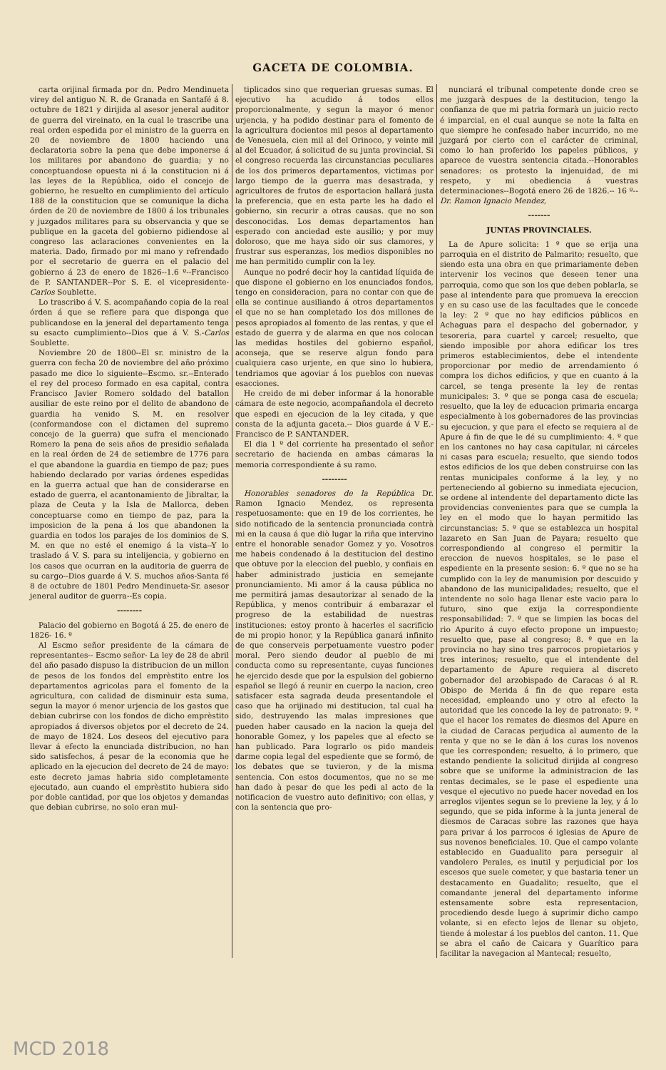GACETA DE COLOMBIA.
carta orijinal firmada por dn. Pedro Mendinueta virey del antiguo N. R. de Granada en Santafé á 8. octubre de 1821 y dirijida al asesor jeneral auditor de guerra del vireinato, en la cual le trascribe una real orden espedida por el ministro de la guerra en 20 de noviembre de 1800 haciendo una declaratoria sobre la pena que debe imponerse á los militares por abandono de guardia; y no conceptuandose opuesta ni á la constitucion ni á las leyes de la República, oido el concejo de gobierno, he resuelto en cumplimiento del artículo 188 de la constitucion que se comunique la dicha órden de 20 de noviembre de 1800 á los tribunales y juzgados militares para su observancia y que se publique en la gaceta del gobierno pidiendose al congreso las aclaraciones convenientes en la materia. Dado, firmado por mi mano y refrendado por el secretario de guerra en el palacio del gobierno á 23 de enero de 1826--1.6 º--Francisco de P. SANTANDER--Por S. E. el vicepresidente-Carlos Soublette.
Lo trascribo á V. S. acompañando copia de la real órden á que se refiere para que disponga que publicandose en la jeneral del departamento tenga su esacto cumplimiento--Dios que á V. S.-Carlos Soublette.
Noviembre 20 de 1800--El sr. ministro de la guerra con fecha 20 de noviembre del año próximo pasado me dice lo siguiente--Escmo. sr.--Enterado el rey del proceso formado en esa capital, contra Francisco Javier Romero soldado del batallon ausiliar de este reino por el delito de abandono de guardia ha venido S. M. en resolver (conformandose con el dictamen del supremo concejo de la guerra) que sufra el mencionado Romero la pena de seis años de presidio señalada en la real órden de 24 de setiembre de 1776 para el que abandone la guardia en tiempo de paz; pues habiendo declarado por varias órdenes espedidas en la guerra actual que han de considerarse en estado de guerra, el acantonamiento de Jibraltar, la plaza de Ceuta y la Isla de Mallorca, deben conceptuarse como en tiempo de paz, para la imposicion de la pena á los que abandonen la guardia en todos los parajes de los dominios de S. M. en que no esté el enemigo á la vista--Y lo traslado á V. S. para su intelijencia, y gobierno en los casos que ocurran en la auditoria de guerra de su cargo--Dios guarde á V. S. muchos años-Santa fé 8 de octubre de 1801 Pedro Mendinueta-Sr. asesor jeneral auditor de guerra--Es copia.
--------
Palacio del gobierno en Bogotá á 25. de enero de 1826- 16. º
Al Escmo señor presidente de la cámara de representantes-- Escmo señor- La ley de 28 de abril del año pasado dispuso la distribucion de un millon de pesos de los fondos del emprèstito entre los departamentos agricolas para el fomento de la agricultura, con calidad de disminuir esta suma, segun la mayor ó menor urjencia de los gastos que debian cubrirse con los fondos de dicho emprèstito apropiados á diversos objetos por el decreto de 24. de mayo de 1824. Los deseos del ejecutivo para llevar á efecto la enunciada distribucion, no han sido satisfechos, á pesar de la economia que he aplicado en la ejecucion del decreto de 24 de mayo: este decreto jamas habria sido completamente ejecutado, aun cuando el emprèstito hubiera sido por doble cantidad, por que los objetos y demandas que debian cubrirse, no solo eran mul-
tiplicados sino que requerian gruesas sumas. El ejecutivo ha acudido á todos ellos proporcionalmente, y segun la mayor ó menor urjencia, y ha podido destinar para el fomento de la agricultura docientos mil pesos al departamento de Venesuela, cien mil al del Orinoco, y veinte mil al del Ecuador, á solicitud de su junta provincial. Si el congreso recuerda las circunstancias peculiares de los dos primeros departamentos, victimas por largo tiempo de la guerra mas desastrada, y agricultores de frutos de esportacion hallará justa la preferencia, que en esta parte les ha dado el gobierno, sin recurir a otras causas. que no son desconocidas. Los demas departamentos han esperado con anciedad este ausilio; y por muy doloroso, que me haya sido oir sus clamores, y frustrar sus esperanzas, los medios disponibles no me han permitido cumplir con la ley.
Aunque no podré decir hoy la cantidad líquida de que dispone el gobierno en los enunciados fondos, tengo en consideracion, para no contar con que de ella se continue ausiliando á otros departamentos el que no se han completado los dos millones de pesos apropiados al fomento de las rentas, y que el estado de guerra y de alarma en que nos colocan las medidas hostiles del gobierno español, aconseja, que se reserve algun fondo para cualquiera caso urjente, en que sino lo hubiera, tendriamos que agoviar á los pueblos con nuevas esacciones.
He creido de mi deber informar á la honorable cámara de este negocio, acompañandola el decreto que espedi en ejecucion de la ley citada, y que consta de la adjunta gaceta.-- Dios guarde á V E.-Francisco de P. SANTANDER.
El dia 1 º del corriente ha presentado el señor secretario de hacienda en ambas cámaras la memoria correspondiente á su ramo.
--------
Honorables senadores de la República Dr. Ramon Ignacio Mendez, os representa respetuosamente: que en 19 de los corrientes, he sido notificado de la sentencia pronunciada contrà mi en la causa á que diò lugar la riña que intervino entre el honorable senador Gomez y yo. Vosotros me habeis condenado á la destitucion del destino que obtuve por la eleccion del pueblo, y confiais en haber administrado justicia en semejante pronunciamiento. Mi amor á la causa pública no me permitirá jamas desautorizar al senado de la República, y menos contribuir á embarazar el progreso de la estabilidad de nuestras instituciones: estoy pronto à hacerles el sacrificio de mi propio honor, y la República ganará infinito de que conserveis perpetuamente vuestro poder moral. Pero siendo deudor al pueblo de mi conducta como su representante, cuyas funciones he ejercido desde que por la espulsion del gobierno español se llegó á reunir en cuerpo la nacion, creo satisfacer esta sagrada deuda presentandole el caso que ha orijinado mi destitucion, tal cual ha sido, destruyendo las malas impresiones que pueden haber causado en la nacion la queja del honorable Gomez, y los papeles que al efecto se han publicado. Para lograrlo os pido mandeis darme copia legal del espediente que se formó, de los debates que se tuvieron, y de la misma sentencia. Con estos documentos, que no se me han dado à pesar de que les pedi al acto de la notificacion de vuestro auto definitivo; con ellas, y con la sentencia que pro-
nunciará el tribunal competente donde creo se me juzgarà despues de la destitucion, tengo la confianza de que mi patria formarà un juicio recto é imparcial, en el cual aunque se note la falta en que siempre he confesado haber incurrido, no me juzgará por cierto con el carácter de criminal, como lo han proferido los papeles públicos, y aparece de vuestra sentencia citada.--Honorables senadores: os protesto la injenuidad, de mi respeto, y mi obediencia á vuestras determinaciones--Bogotá enero 26 de 1826.-- 16 º--Dr. Ramon Ignacio Mendez,
-------
JUNTAS PROVINCIALES.
La de Apure solicita: 1 º que se erija una parroquia en el distrito de Palmarito; resuelto, que siendo esta una obra en que primariamente deben intervenir los vecinos que deseen tener una parroquia, como que son los que deben poblarla, se pase al intendente para que promueva la ereccion y en su caso use de las facultades que le concede la ley: 2 º que no hay edificios públicos en Achaguas para el despacho del gobernador, y tesoreria, para cuartel y carcel; resuelto, que siendo imposible por ahora edificar los tres primeros establecimientos, debe el intendente proporcionar por medio de arrendamiento ó compra los dichos edificios, y que en cuanto á la carcel, se tenga presente la ley de rentas municipales: 3. º que se ponga casa de escuela; resuelto, que la ley de educacion primaria encarga especialmente à los gobernadores de las provincias su ejecucion, y que para el efecto se requiera al de Apure á fin de que le dé su cumplimiento: 4. º que en los cantones no hay casa capitular, ni cárceles ni casas para escuela; resuelto, que siendo todos estos edificios de los que deben construirse con las rentas municipales conforme á la ley, y no perteneciendo al gobierno su inmediata ejecucion, se ordene al intendente del departamento dicte las providencias convenientes para que se cumpla la ley en el modo que lo hayan permitido las circunstancias: 5. º que se establezca un hospital lazareto en San Juan de Payara; resuelto que correspondiendo al congreso el permitir la ereccion de nuevos hospitales, se le pase el espediente en la presente sesion: 6. º que no se ha cumplido con la ley de manumision por descuido y abandono de las municipalidades; resuelto, que el intendente no solo haga llenar este vacio para lo futuro, sino que exija la correspondiente responsabilidad: 7. º que se limpien las bocas del rio Apurito á cuyo efecto propone un impuesto; resuelto que, pase al congreso; 8. º que en la provincia no hay sino tres parrocos propietarios y tres interinos; resuelto, que el intendente del departamento de Apure requiera al discreto gobernador del arzobispado de Caracas ó al R. Obispo de Merida á fin de que repare esta necesidad, empleando uno y otro al efecto la autoridad que les concede la ley de patronato: 9. º que el hacer los remates de diesmos del Apure en la ciudad de Caracas perjudica al aumento de la renta y que no se le dàn á los curas los novenos que les corresponden; resuelto, á lo primero, que estando pendiente la solicitud dirijida al congreso sobre que se uniforme la administracion de las rentas decimales, se le pase el espediente una vesque el ejecutivo no puede hacer novedad en los arreglos vijentes segun se lo previene la ley, y á lo segundo, que se pida informe à la junta jeneral de diesmos de Caracas sobre las razones que haya para privar á los parrocos é iglesias de Apure de sus novenos beneficiales. 10. Que el campo volante establecido en Guadualito para perseguir al vandolero Perales, es inutil y perjudicial por los escesos que suele cometer, y que bastaria tener un destacamento en Guadalito; resuelto, que el comandante jeneral del departamento informe estensamente sobre esta representacion, procediendo desde luego á suprimir dicho campo volante, si en efecto lejos de llenar su objeto, tiende á molestar á los pueblos del canton. 11. Que se abra el caño de Caicara y Guarítico para facilitar la navegacion al Mantecal; resuelto,
MCD 2018